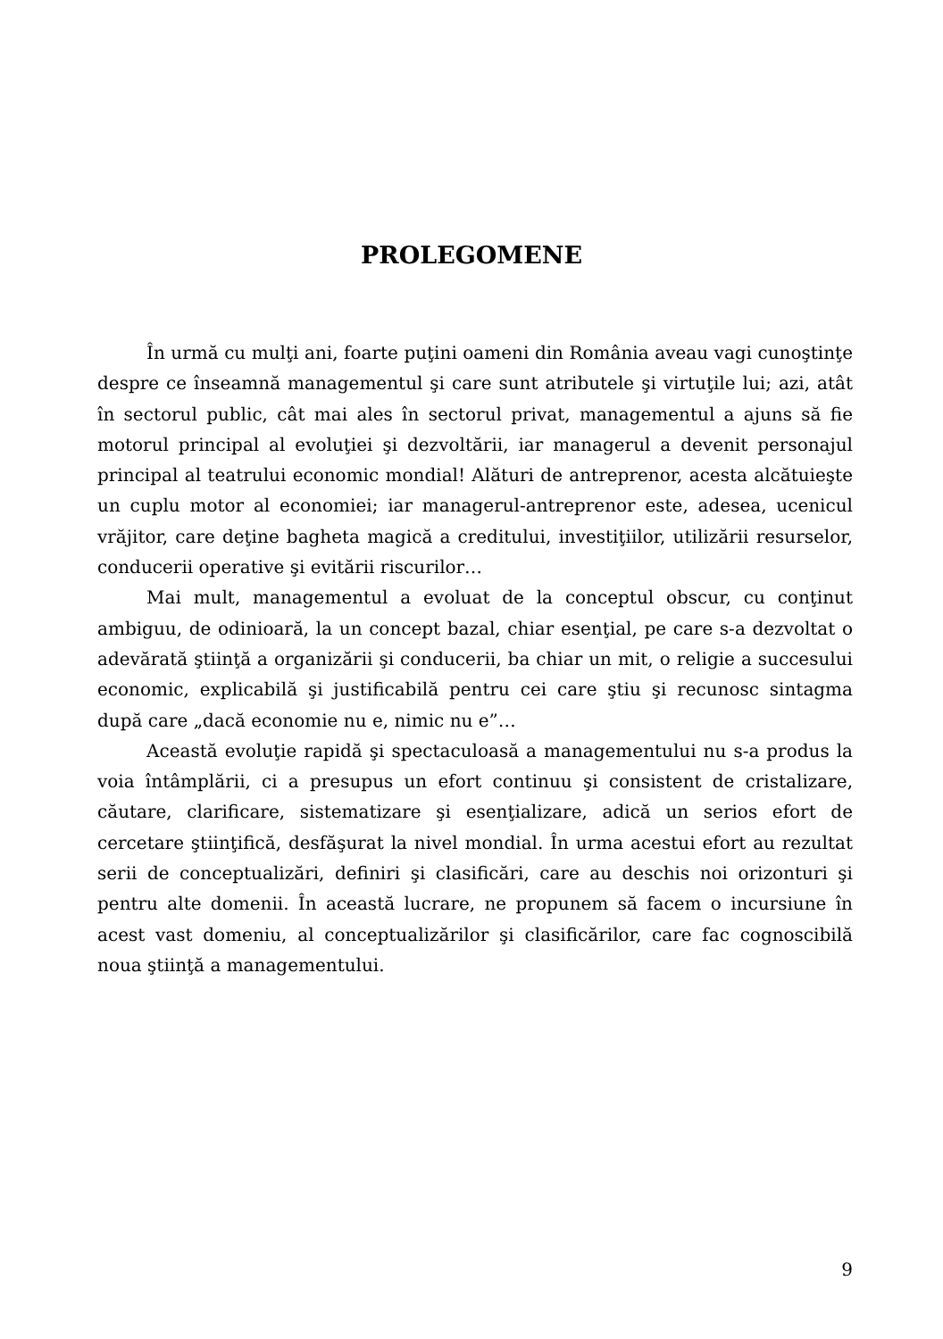PROLEGOMENE
În urmă cu mulţi ani, foarte puţini oameni din România aveau vagi cunoştinţe despre ce înseamnă managementul şi care sunt atributele şi virtuţile lui; azi, atât în sectorul public, cât mai ales în sectorul privat, managementul a ajuns să fie motorul principal al evoluţiei şi dezvoltării, iar managerul a devenit personajul principal al teatrului economic mondial! Alături de antreprenor, acesta alcătuieşte un cuplu motor al economiei; iar managerul-antreprenor este, adesea, ucenicul vrăjitor, care deţine bagheta magică a creditului, investiţiilor, utilizării resurselor, conducerii operative şi evitării riscurilor…
Mai mult, managementul a evoluat de la conceptul obscur, cu conţinut ambiguu, de odinioară, la un concept bazal, chiar esenţial, pe care s-a dezvoltat o adevărată ştiinţă a organizării şi conducerii, ba chiar un mit, o religie a succesului economic, explicabilă şi justificabilă pentru cei care ştiu şi recunosc sintagma după care „dacă economie nu e, nimic nu e”…
Această evoluţie rapidă şi spectaculoasă a managementului nu s-a produs la voia întâmplării, ci a presupus un efort continuu şi consistent de cristalizare, căutare, clarificare, sistematizare şi esenţializare, adică un serios efort de cercetare ştiinţifică, desfăşurat la nivel mondial. În urma acestui efort au rezultat serii de conceptualizări, definiri şi clasificări, care au deschis noi orizonturi şi pentru alte domenii. În această lucrare, ne propunem să facem o incursiune în acest vast domeniu, al conceptualizărilor şi clasificărilor, care fac cognoscibilă noua ştiinţă a managementului.
9